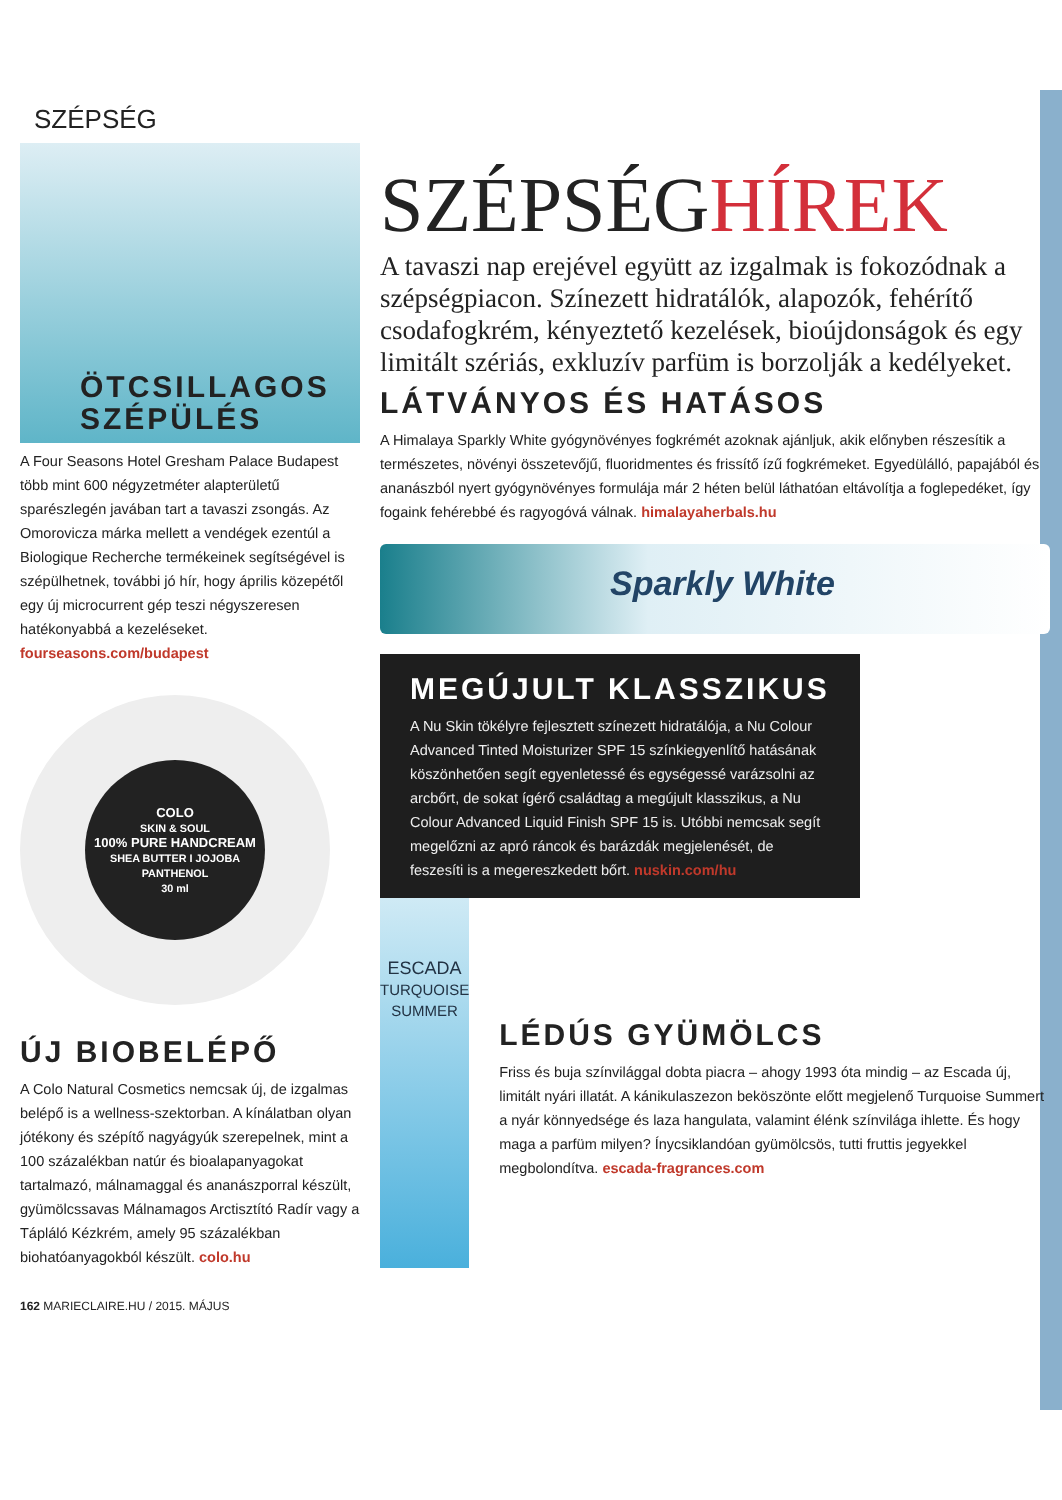SZÉPSÉG
ÖTCSILLAGOS
SZÉPÜLÉS
A Four Seasons Hotel Gresham Palace Budapest több mint 600 négyzetméter alapterületű sparészlegén javában tart a tavaszi zsongás. Az Omorovicza márka mellett a vendégek ezentúl a Biologique Recherche termékeinek segítségével is szépülhetnek, további jó hír, hogy április közepétől egy új microcurrent gép teszi négyszeresen hatékonyabbá a kezeléseket. fourseasons.com/budapest
COLO
SKIN & SOUL
100% PURE HANDCREAM
SHEA BUTTER I JOJOBA PANTHENOL
30 ml
ÚJ BIOBELÉPŐ
A Colo Natural Cosmetics nemcsak új, de izgalmas belépő is a wellness-szektorban. A kínálatban olyan jótékony és szépítő nagyágyúk szerepelnek, mint a 100 százalékban natúr és bioalapanyagokat tartalmazó, málnamaggal és ananászporral készült, gyümölcssavas Málnamagos Arctisztító Radír vagy a Tápláló Kézkrém, amely 95 százalékban biohatóanyagokból készült. colo.hu
162 MARIECLAIRE.HU / 2015. MÁJUS
SZÉPSÉGHÍREK
A tavaszi nap erejével együtt az izgalmak is fokozódnak a szépségpiacon. Színezett hidratálók, alapozók, fehérítő csodafogkrém, kényeztető kezelések, bioújdonságok és egy limitált szériás, exkluzív parfüm is borzolják a kedélyeket.
LÁTVÁNYOS ÉS HATÁSOS
A Himalaya Sparkly White gyógynövényes fogkrémét azoknak ajánljuk, akik előnyben részesítik a természetes, növényi összetevőjű, fluoridmentes és frissítő ízű fogkrémeket. Egyedülálló, papajából és ananászból nyert gyógynövényes formulája már 2 héten belül láthatóan eltávolítja a foglepedéket, így fogaink fehérebbé és ragyogóvá válnak. himalayaherbals.hu
Sparkly White
MEGÚJULT KLASSZIKUS
A Nu Skin tökélyre fejlesztett színezett hidratálója, a Nu Colour Advanced Tinted Moisturizer SPF 15 színkiegyenlítő hatásának köszönhetően segít egyenletessé és egységessé varázsolni az arcbőrt, de sokat ígérő családtag a megújult klasszikus, a Nu Colour Advanced Liquid Finish SPF 15 is. Utóbbi nemcsak segít megelőzni az apró ráncok és barázdák megjelenését, de feszesíti is a megereszkedett bőrt. nuskin.com/hu
ESCADA
TURQUOISE SUMMER
LÉDÚS GYÜMÖLCS
Friss és buja színvilággal dobta piacra – ahogy 1993 óta mindig – az Escada új, limitált nyári illatát. A kánikulaszezon beköszönte előtt megjelenő Turquoise Summert a nyár könnyedsége és laza hangulata, valamint élénk színvilága ihlette. És hogy maga a parfüm milyen? Ínycsiklandóan gyümölcsös, tutti fruttis jegyekkel megbolondítva. escada-fragrances.com